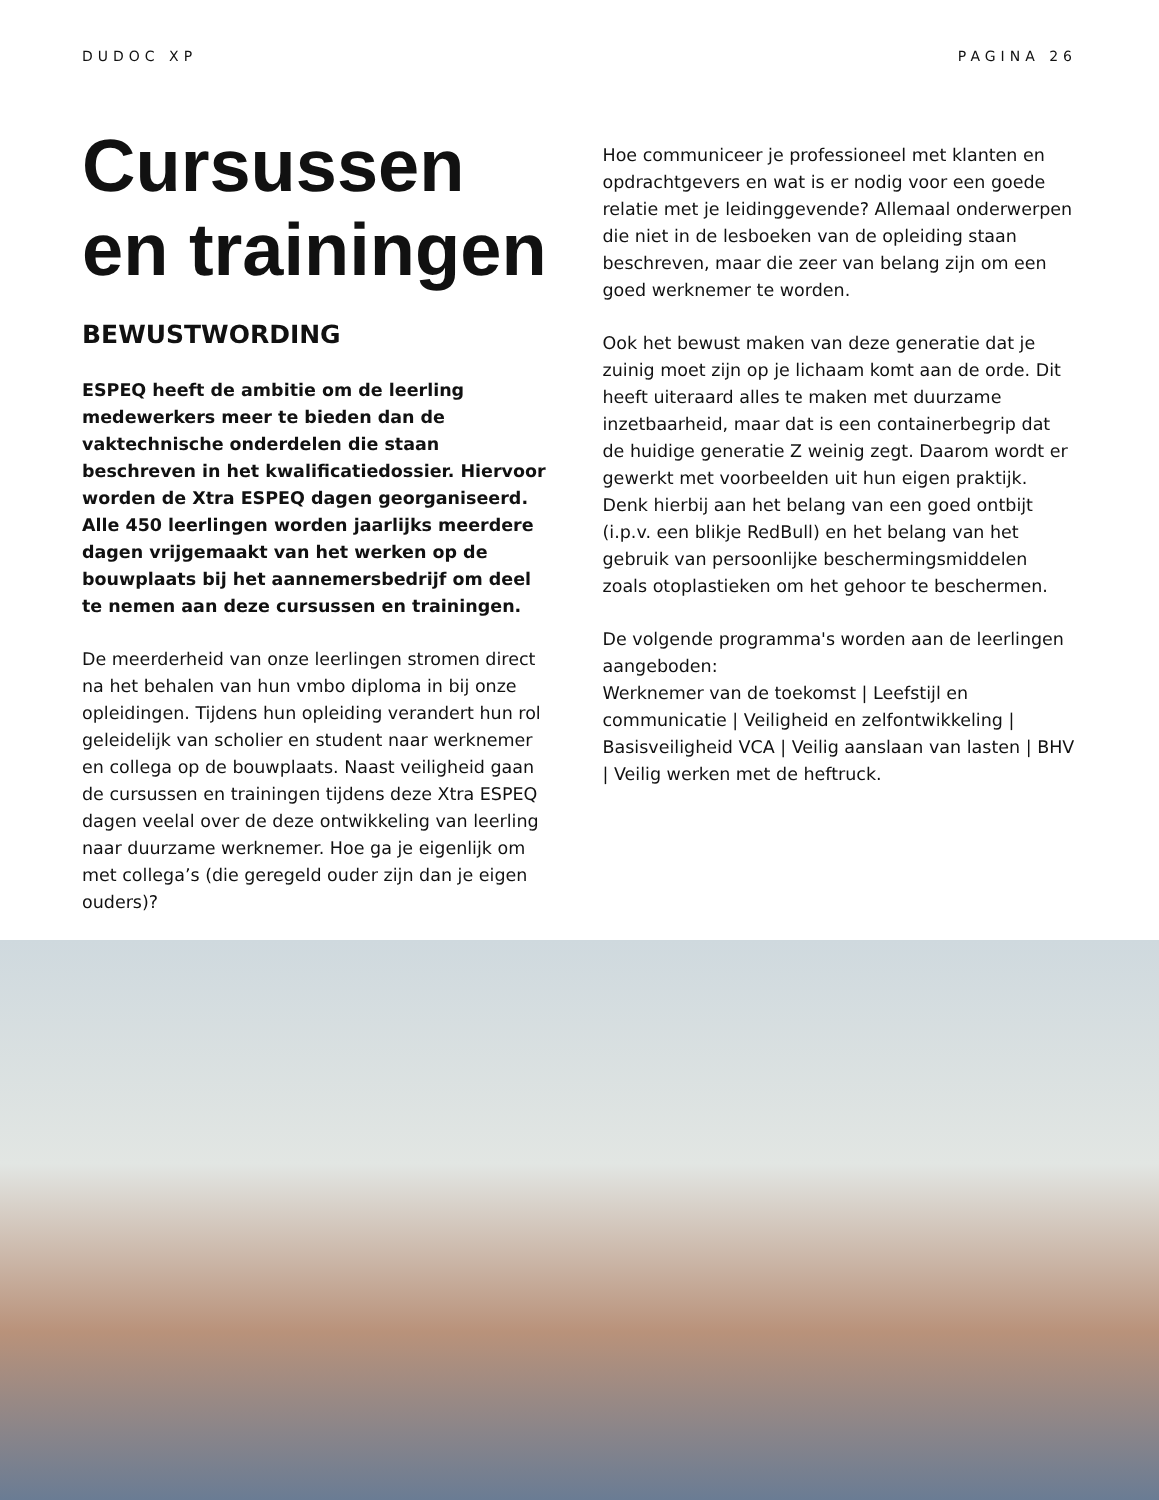DUDOC XP PAGINA 26
Cursussen en trainingen
BEWUSTWORDING
ESPEQ heeft de ambitie om de leerling medewerkers meer te bieden dan de vaktechnische onderdelen die staan beschreven in het kwalificatiedossier. Hiervoor worden de Xtra ESPEQ dagen georganiseerd. Alle 450 leerlingen worden jaarlijks meerdere dagen vrijgemaakt van het werken op de bouwplaats bij het aannemersbedrijf om deel te nemen aan deze cursussen en trainingen.
De meerderheid van onze leerlingen stromen direct na het behalen van hun vmbo diploma in bij onze opleidingen. Tijdens hun opleiding verandert hun rol geleidelijk van scholier en student naar werknemer en collega op de bouwplaats. Naast veiligheid gaan de cursussen en trainingen tijdens deze Xtra ESPEQ dagen veelal over de deze ontwikkeling van leerling naar duurzame werknemer. Hoe ga je eigenlijk om met collega’s (die geregeld ouder zijn dan je eigen ouders)?
Hoe communiceer je professioneel met klanten en opdrachtgevers en wat is er nodig voor een goede relatie met je leidinggevende? Allemaal onderwerpen die niet in de lesboeken van de opleiding staan beschreven, maar die zeer van belang zijn om een goed werknemer te worden.
Ook het bewust maken van deze generatie dat je zuinig moet zijn op je lichaam komt aan de orde. Dit heeft uiteraard alles te maken met duurzame inzetbaarheid, maar dat is een containerbegrip dat de huidige generatie Z weinig zegt. Daarom wordt er gewerkt met voorbeelden uit hun eigen praktijk. Denk hierbij aan het belang van een goed ontbijt (i.p.v. een blikje RedBull) en het belang van het gebruik van persoonlijke beschermingsmiddelen zoals otoplastieken om het gehoor te beschermen.
De volgende programma's worden aan de leerlingen aangeboden:
Werknemer van de toekomst | Leefstijl en communicatie | Veiligheid en zelfontwikkeling | Basisveiligheid VCA | Veilig aanslaan van lasten | BHV | Veilig werken met de heftruck.